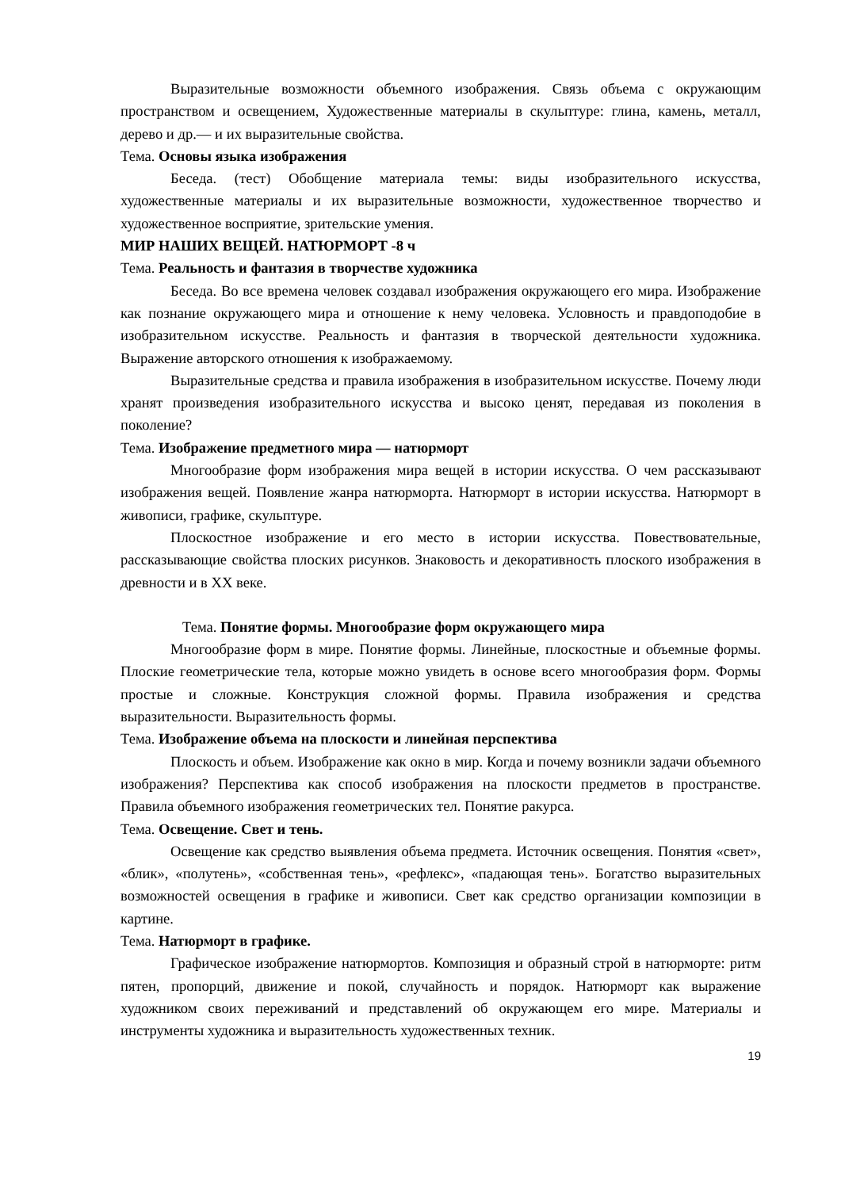Выразительные возможности объемного изображения. Связь объема с окружающим пространством и освещением, Художественные материалы в скульптуре: глина, камень, металл, дерево и др.— и их выразительные свойства.
Тема. Основы языка изображения
Беседа. (тест) Обобщение материала темы: виды изобразительного искусства, художественные материалы и их выразительные возможности, художественное творчество и художественное восприятие, зрительские умения.
МИР НАШИХ ВЕЩЕЙ. НАТЮРМОРТ -8 ч
Тема. Реальность и фантазия в творчестве художника
Беседа. Во все времена человек создавал изображения окружающего его мира. Изображение как познание окружающего мира и отношение к нему человека. Условность и правдоподобие в изобразительном искусстве. Реальность и фантазия в творческой деятельности художника. Выражение авторского отношения к изображаемому.
Выразительные средства и правила изображения в изобразительном искусстве. Почему люди хранят произведения изобразительного искусства и высоко ценят, передавая из поколения в поколение?
Тема. Изображение предметного мира — натюрморт
Многообразие форм изображения мира вещей в истории искусства. О чем рассказывают изображения вещей. Появление жанра натюрморта. Натюрморт в истории искусства. Натюрморт в живописи, графике, скульптуре.
Плоскостное изображение и его место в истории искусства. Повествовательные, рассказывающие свойства плоских рисунков. Знаковость и декоративность плоского изображения в древности и в XX веке.
Тема. Понятие формы. Многообразие форм окружающего мира
Многообразие форм в мире. Понятие формы. Линейные, плоскостные и объемные формы. Плоские геометрические тела, которые можно увидеть в основе всего многообразия форм. Формы простые и сложные. Конструкция сложной формы. Правила изображения и средства выразительности. Выразительность формы.
Тема. Изображение объема на плоскости и линейная перспектива
Плоскость и объем. Изображение как окно в мир. Когда и почему возникли задачи объемного изображения? Перспектива как способ изображения на плоскости предметов в пространстве. Правила объемного изображения геометрических тел. Понятие ракурса.
Тема. Освещение. Свет и тень.
Освещение как средство выявления объема предмета. Источник освещения. Понятия «свет», «блик», «полутень», «собственная тень», «рефлекс», «падающая тень». Богатство выразительных возможностей освещения в графике и живописи. Свет как средство организации композиции в картине.
Тема. Натюрморт в графике.
Графическое изображение натюрмортов. Композиция и образный строй в натюрморте: ритм пятен, пропорций, движение и покой, случайность и порядок. Натюрморт как выражение художником своих переживаний и представлений об окружающем его мире. Материалы и инструменты художника и выразительность художественных техник.
19